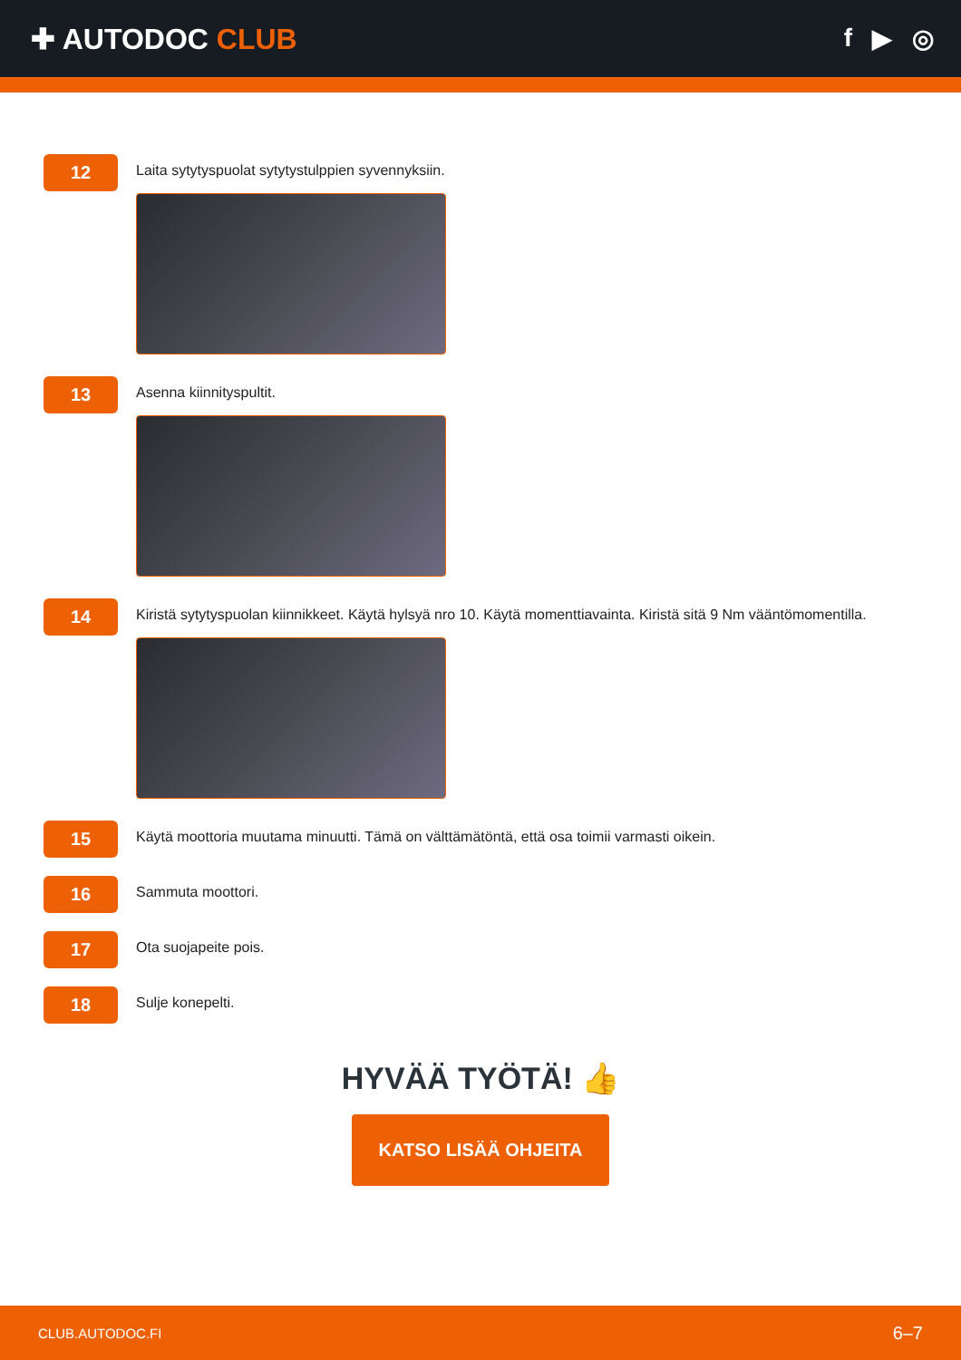✚ AUTODOC CLUB f ▶ ◎
12
Laita sytytyspuolat sytytystulppien syvennyksiin.
13
Asenna kiinnityspultit.
14
Kiristä sytytyspuolan kiinnikkeet. Käytä hylsyä nro 10. Käytä momenttiavainta. Kiristä sitä 9 Nm vääntömomentilla.
15
Käytä moottoria muutama minuutti. Tämä on välttämätöntä, että osa toimii varmasti oikein.
16
Sammuta moottori.
17
Ota suojapeite pois.
18
Sulje konepelti.
HYVÄÄ TYÖTÄ! 👍
KATSO LISÄÄ OHJEITA
CLUB.AUTODOC.FI 6–7